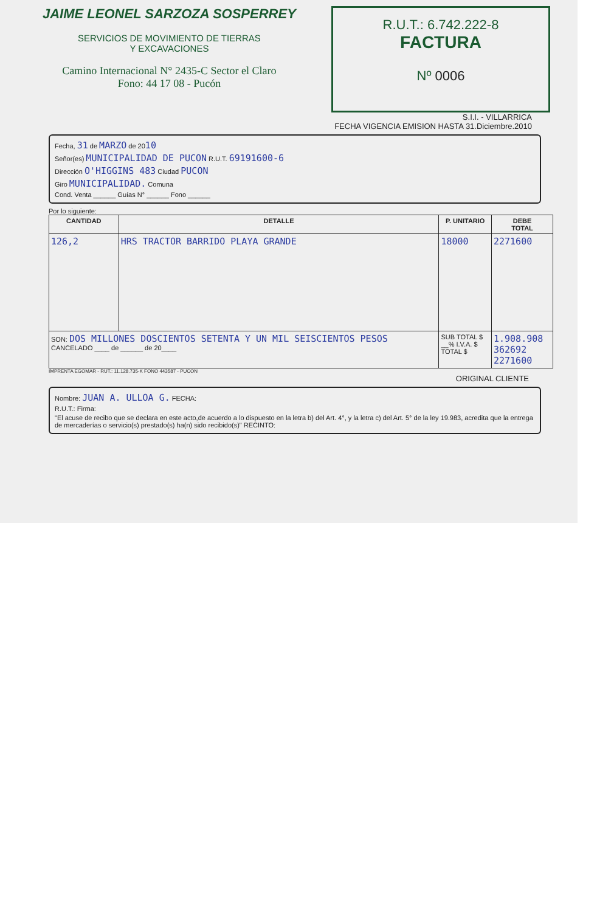JAIME LEONEL SARZOZA SOSPERREY
SERVICIOS DE MOVIMIENTO DE TIERRAS
Y EXCAVACIONES
Camino Internacional N° 2435-C Sector el Claro
Fono: 44 17 08 - Pucón
R.U.T.: 6.742.222-8
FACTURA
Nº 0006
S.I.I. - VILLARRICA
FECHA VIGENCIA EMISION HASTA 31.Diciembre.2010
Fecha, 31 de MARZO de 2010
Señor(es) MUNICIPALIDAD DE PUCON R.U.T. 69191600-6
Dirección O'HIGGINS 483 Ciudad PUCON
Giro MUNICIPALIDAD. Comuna
Cond. Venta ______ Guías N° ______ Fono ______
Por lo siguiente:
| CANTIDAD | DETALLE | P. UNITARIO | DEBE TOTAL |
| --- | --- | --- | --- |
| 126,2 | HRS TRACTOR BARRIDO PLAYA GRANDE | 18000 | 2271600 |
| SON: DOS MILLONES DOSCIENTOS SETENTA Y UN MIL SEISCIENTOS PESOS CANCELADO ____ de ______ de 20____ | | SUB TOTAL $ __% I.V.A. $ TOTAL $ | 1.908.908 362692 2271600 |
IMPRENTA EGOMAR - RUT.: 11.128.735-K FONO 443587 - PUCON
ORIGINAL CLIENTE
Nombre: JUAN A. ULLOA G. FECHA:
R.U.T.: Firma:
"El acuse de recibo que se declara en este acto,de acuerdo a lo dispuesto en la letra b) del Art. 4°, y la letra c) del Art. 5° de la ley 19.983, acredita que la entrega de mercaderías o servicio(s) prestado(s) ha(n) sido recibido(s)" RECINTO: